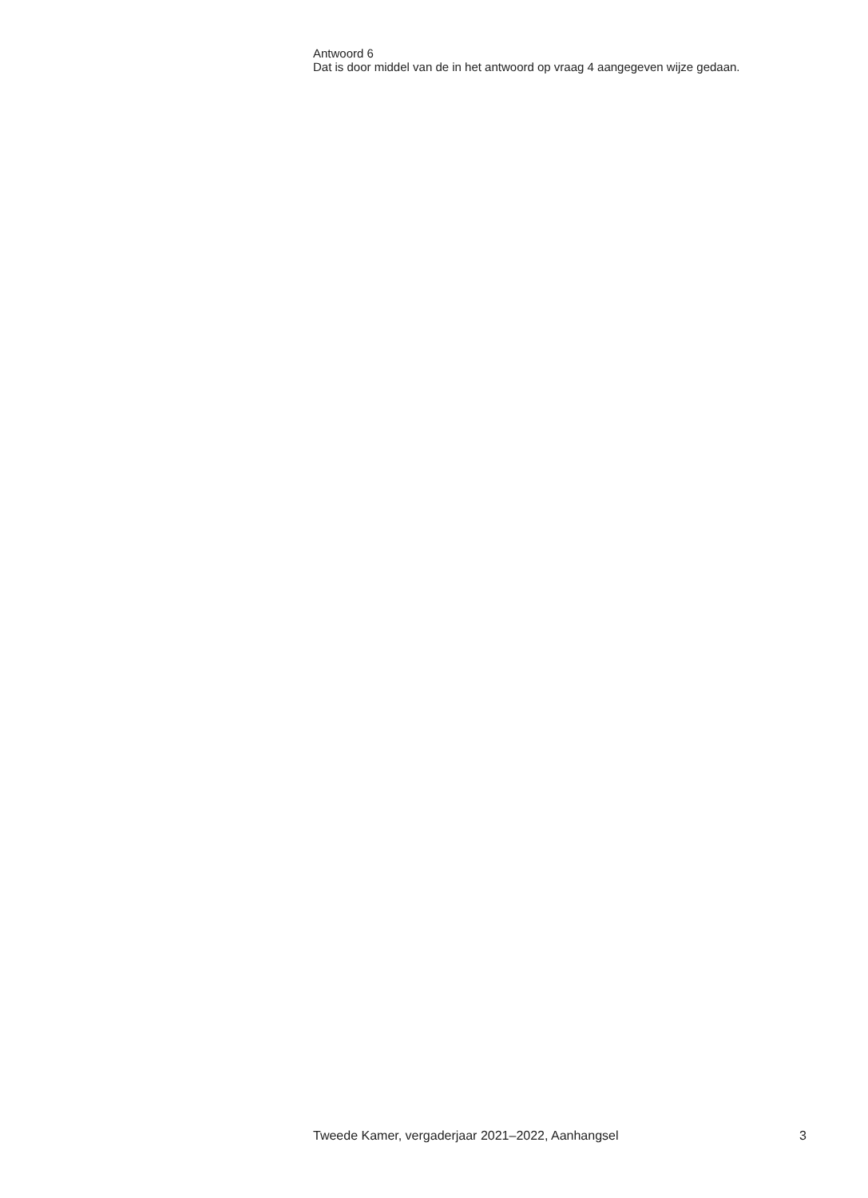Antwoord 6
Dat is door middel van de in het antwoord op vraag 4 aangegeven wijze gedaan.
Tweede Kamer, vergaderjaar 2021–2022, Aanhangsel 3